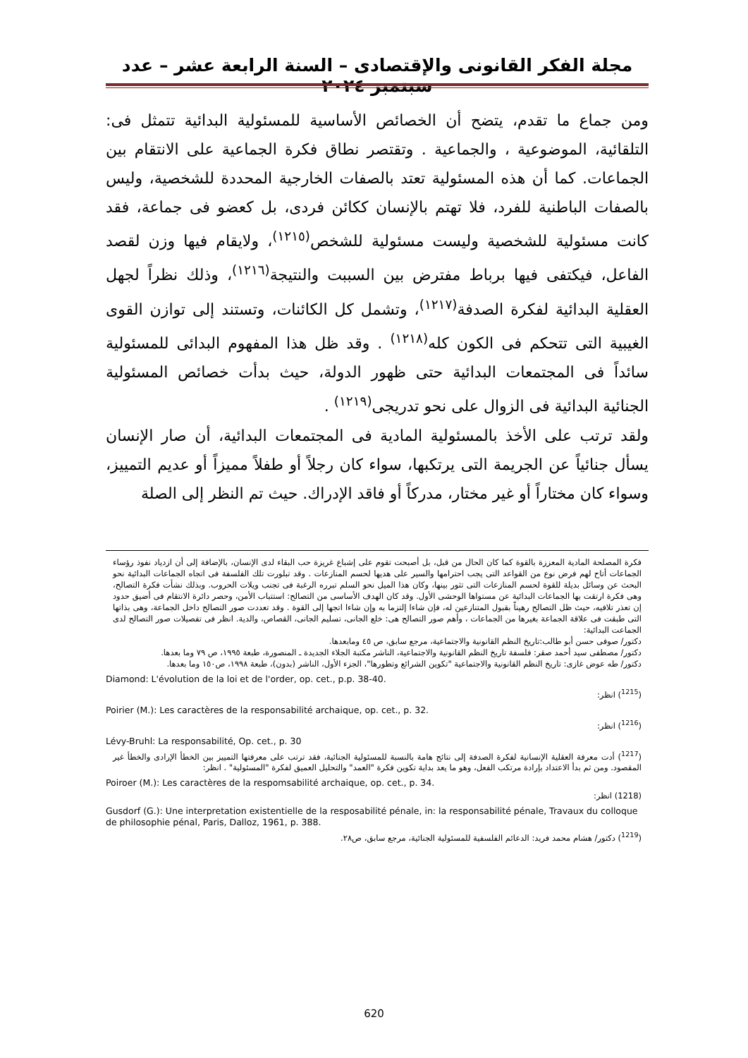مجلة الفكر القانونى والإقتصادى – السنة الرابعة عشر – عدد سبتمبر ٢٠٢٤
ومن جماع ما تقدم، يتضح أن الخصائص الأساسية للمسئولية البدائية تتمثل فى: التلقائية، الموضوعية ، والجماعية . وتقتصر نطاق فكرة الجماعية على الانتقام بين الجماعات. كما أن هذه المسئولية تعتد بالصفات الخارجية المحددة للشخصية، وليس بالصفات الباطنية للفرد، فلا تهتم بالإنسان ككائن فردى، بل كعضو فى جماعة، فقد كانت مسئولية للشخصية وليست مسئولية للشخص<sup>(١٢١٥)</sup>، ولايقام فيها وزن لقصد الفاعل، فيكتفى فيها برباط مفترض بين السببت والنتيجة<sup>(١٢١٦)</sup>، وذلك نظراً لجهل العقلية البدائية لفكرة الصدفة<sup>(١٢١٧)</sup>، وتشمل كل الكائنات، وتستند إلى توازن القوى الغيبية التى تتحكم فى الكون كله<sup>(١٢١٨)</sup> . وقد ظل هذا المفهوم البدائى للمسئولية سائداً فى المجتمعات البدائية حتى ظهور الدولة، حيث بدأت خصائص المسئولية الجنائية البدائية فى الزوال على نحو تدريجى<sup>(١٢١٩)</sup> .
ولقد ترتب على الأخذ بالمسئولية المادية فى المجتمعات البدائية، أن صار الإنسان يسأل جنائياً عن الجريمة التى يرتكبها، سواء كان رجلاً أو طفلاً مميزاً أو عديم التمييز، وسواء كان مختاراً أو غير مختار، مدركاً أو فاقد الإدراك. حيث تم النظر إلى الصلة
فكرة المصلحة المادية المعززة بالقوة كما كان الحال من قبل، بل أصبحت تقوم على إشباع غريزة حب البقاء لدى الإنسان، بالإضافة إلى أن ازدياد نفوذ رؤساء الجماعات أتاح لهم فرض نوع من القواعد التى يجب احترامها والسير على هديها لحسم المنازعات . وقد تبلورت تلك الفلسفة فى اتجاه الجماعات البدائية نحو البحث عن وسائل بديلة للقوة لحسم المنازعات التى تثور بينها، وكان هذا الميل نحو السلم تبرره الرغبة فى تجنب ويلات الحروب. وبذلك نشأت فكرة التصالح، وهى فكرة ارتقت بها الجماعات البدائية عن مستواها الوحشى الأول. وقد كان الهدف الأساسى من التصالح: استتباب الأمن، وحصر دائرة الانتقام فى أضيق حدود إن تعذر تلافيه، حيث ظل التصالح رهيناً بقبول المتنازعين له، فإن شاءا إلتزما به وإن شاءا اتجها إلى القوة . وقد تعددت صور التصالح داخل الجماعة، وهى بذاتها التى طبقت فى علاقة الجماعة بغيرها من الجماعات ، وأهم صور التصالح هى: خلع الجانى، تسليم الجانى، القصاص، والدية. انظر فى تفصيلات صور التصالح لدى الجماعت البدائية:
دكتور/ صوفى حسن أبو طالب:تاريخ النظم القانونية والاجتماعية، مرجع سابق، ص ٤٥ ومابعدها.
دكتور/ مصطفى سيد أحمد صقر: فلسفة تاريخ النظم القانونية والاجتماعية، الناشر مكتبة الجلاء الجديدة ـ المنصورة، طبعة ١٩٩٥، ص ٧٩ وما بعدها.
دكتور/ طه عوض غازى: تاريخ النظم القانونية والاجتماعية "تكوين الشرائع وتطورها"، الجزء الأول، الناشر (بدون)، طبعة ١٩٩٨، ص١٥٠ وما بعدها.
Diamond: L'évolution de la loi et de l'order, op. cet., p.p. 38-40.
(<sup>1215</sup>) انظر:
Poirier (M.): Les caractères de la responsabilité archaique, op. cet., p. 32.
(<sup>1216</sup>) انظر:
Lévy-Bruhl: La responsabilité, Op. cet., p. 30
(<sup>1217</sup>) أدت معرفة العقلية الإنسانية لفكرة الصدفة إلى نتائج هامة بالنسبة للمسئولية الجنائية، فقد ترتب على معرفتها التمييز بين الخطأ الإرادى والخطأ غير المقصود. ومن ثم بدأ الاعتداد بإرادة مرتكب الفعل، وهو ما يعد بداية تكوين فكرة "العمد" والتحليل العميق لفكرة "المسئولية" . انظر:
Poiroer (M.): Les caractères de la respomsabilité archaique, op. cet., p. 34.
(1218) انظر:
Gusdorf (G.): Une interpretation existentielle de la resposabilité pénale, in: la responsabilité pénale, Travaux du colloque de philosophie pénal, Paris, Dalloz, 1961, p. 388.
(<sup>1219</sup>) دكتور/ هشام محمد فريد: الدعائم الفلسفية للمسئولية الجنائية، مرجع سابق، ص٢٨.
620